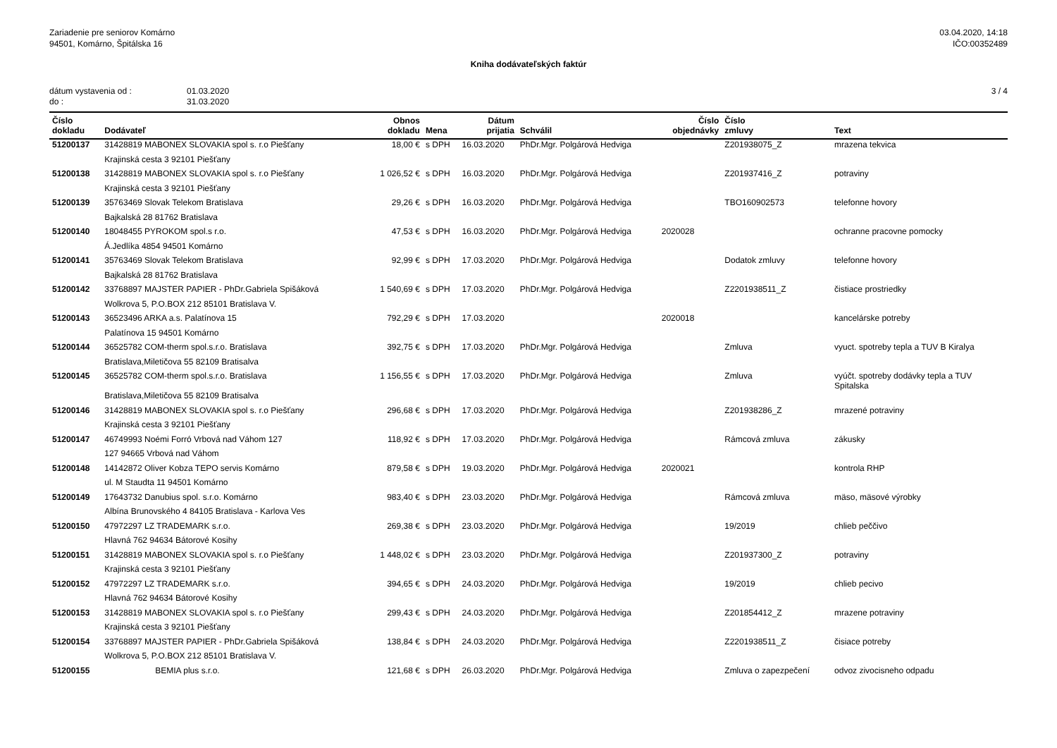Zariadenie pre seniorov Komárno
94501, Komárno, Špitálska 16
03.04.2020, 14:18
IČO:00352489
Kniha dodávateľských faktúr
dátum vystavenia od : 01.03.2020
do : 31.03.2020
3 / 4
| Číslo dokladu | Dodávateľ | Obnos dokladu | Mena | Dátum prijatia | Schválil | Číslo objednávky | Číslo zmluvy | Text |
| --- | --- | --- | --- | --- | --- | --- | --- | --- |
| 51200137 | 31428819 MABONEX SLOVAKIA spol s. r.o Piešťany | 18,00 € | s DPH | 16.03.2020 | PhDr.Mgr. Polgárová Hedviga | | Z201938075_Z | mrazena tekvica |
| | Krajinská cesta 3 92101 Piešťany | | | | | | | |
| 51200138 | 31428819 MABONEX SLOVAKIA spol s. r.o Piešťany | 1 026,52 € | s DPH | 16.03.2020 | PhDr.Mgr. Polgárová Hedviga | | Z201937416_Z | potraviny |
| | Krajinská cesta 3 92101 Piešťany | | | | | | | |
| 51200139 | 35763469 Slovak Telekom Bratislava | 29,26 € | s DPH | 16.03.2020 | PhDr.Mgr. Polgárová Hedviga | | TBO160902573 | telefonne hovory |
| | Bajkalská 28 81762 Bratislava | | | | | | | |
| 51200140 | 18048455 PYROKOM spol.s r.o. | 47,53 € | s DPH | 16.03.2020 | PhDr.Mgr. Polgárová Hedviga | 2020028 | | ochranne pracovne pomocky |
| | Á.Jedlíka 4854 94501 Komárno | | | | | | | |
| 51200141 | 35763469 Slovak Telekom Bratislava | 92,99 € | s DPH | 17.03.2020 | PhDr.Mgr. Polgárová Hedviga | | Dodatok zmluvy | telefonne hovory |
| | Bajkalská 28 81762 Bratislava | | | | | | | |
| 51200142 | 33768897 MAJSTER PAPIER - PhDr.Gabriela Spišáková | 1 540,69 € | s DPH | 17.03.2020 | PhDr.Mgr. Polgárová Hedviga | | Z2201938511_Z | čistiace prostriedky |
| | Wolkrova 5, P.O.BOX 212 85101 Bratislava V. | | | | | | | |
| 51200143 | 36523496 ARKA a.s. Palatínova 15 | 792,29 € | s DPH | 17.03.2020 | | 2020018 | | kancelárske potreby |
| | Palatínova 15 94501 Komárno | | | | | | | |
| 51200144 | 36525782 COM-therm spol.s.r.o. Bratislava | 392,75 € | s DPH | 17.03.2020 | PhDr.Mgr. Polgárová Hedviga | | Zmluva | vyuct. spotreby tepla a TUV B Kiralya |
| | Bratislava,Miletičova 55 82109 Bratisalva | | | | | | | |
| 51200145 | 36525782 COM-therm spol.s.r.o. Bratislava | 1 156,55 € | s DPH | 17.03.2020 | PhDr.Mgr. Polgárová Hedviga | | Zmluva | vyúčt. spotreby dodávky tepla a TUV Spitalska |
| | Bratislava,Miletičova 55 82109 Bratisalva | | | | | | | |
| 51200146 | 31428819 MABONEX SLOVAKIA spol s. r.o Piešťany | 296,68 € | s DPH | 17.03.2020 | PhDr.Mgr. Polgárová Hedviga | | Z201938286_Z | mrazené potraviny |
| | Krajinská cesta 3 92101 Piešťany | | | | | | | |
| 51200147 | 46749993 Noémi Forró Vrbová nad Váhom 127 | 118,92 € | s DPH | 17.03.2020 | PhDr.Mgr. Polgárová Hedviga | | Rámcová zmluva | zákusky |
| | 127 94665 Vrbová nad Váhom | | | | | | | |
| 51200148 | 14142872 Oliver Kobza TEPO servis Komárno | 879,58 € | s DPH | 19.03.2020 | PhDr.Mgr. Polgárová Hedviga | 2020021 | | kontrola RHP |
| | ul. M Staudta 11 94501 Komárno | | | | | | | |
| 51200149 | 17643732 Danubius spol. s.r.o. Komárno | 983,40 € | s DPH | 23.03.2020 | PhDr.Mgr. Polgárová Hedviga | | Rámcová zmluva | mäso, mäsové výrobky |
| | Albína Brunovského 4 84105 Bratislava - Karlova Ves | | | | | | | |
| 51200150 | 47972297 LZ TRADEMARK s.r.o. | 269,38 € | s DPH | 23.03.2020 | PhDr.Mgr. Polgárová Hedviga | | 19/2019 | chlieb peččivo |
| | Hlavná 762 94634 Bátorové Kosihy | | | | | | | |
| 51200151 | 31428819 MABONEX SLOVAKIA spol s. r.o Piešťany | 1 448,02 € | s DPH | 23.03.2020 | PhDr.Mgr. Polgárová Hedviga | | Z201937300_Z | potraviny |
| | Krajinská cesta 3 92101 Piešťany | | | | | | | |
| 51200152 | 47972297 LZ TRADEMARK s.r.o. | 394,65 € | s DPH | 24.03.2020 | PhDr.Mgr. Polgárová Hedviga | | 19/2019 | chlieb pecivo |
| | Hlavná 762 94634 Bátorové Kosihy | | | | | | | |
| 51200153 | 31428819 MABONEX SLOVAKIA spol s. r.o Piešťany | 299,43 € | s DPH | 24.03.2020 | PhDr.Mgr. Polgárová Hedviga | | Z201854412_Z | mrazene potraviny |
| | Krajinská cesta 3 92101 Piešťany | | | | | | | |
| 51200154 | 33768897 MAJSTER PAPIER - PhDr.Gabriela Spišáková | 138,84 € | s DPH | 24.03.2020 | PhDr.Mgr. Polgárová Hedviga | | Z2201938511_Z | čisiace potreby |
| | Wolkrova 5, P.O.BOX 212 85101 Bratislava V. | | | | | | | |
| 51200155 | BEMIA plus s.r.o. | 121,68 € | s DPH | 26.03.2020 | PhDr.Mgr. Polgárová Hedviga | | Zmluva o zapezpečení | odvoz zivocisneho odpadu |